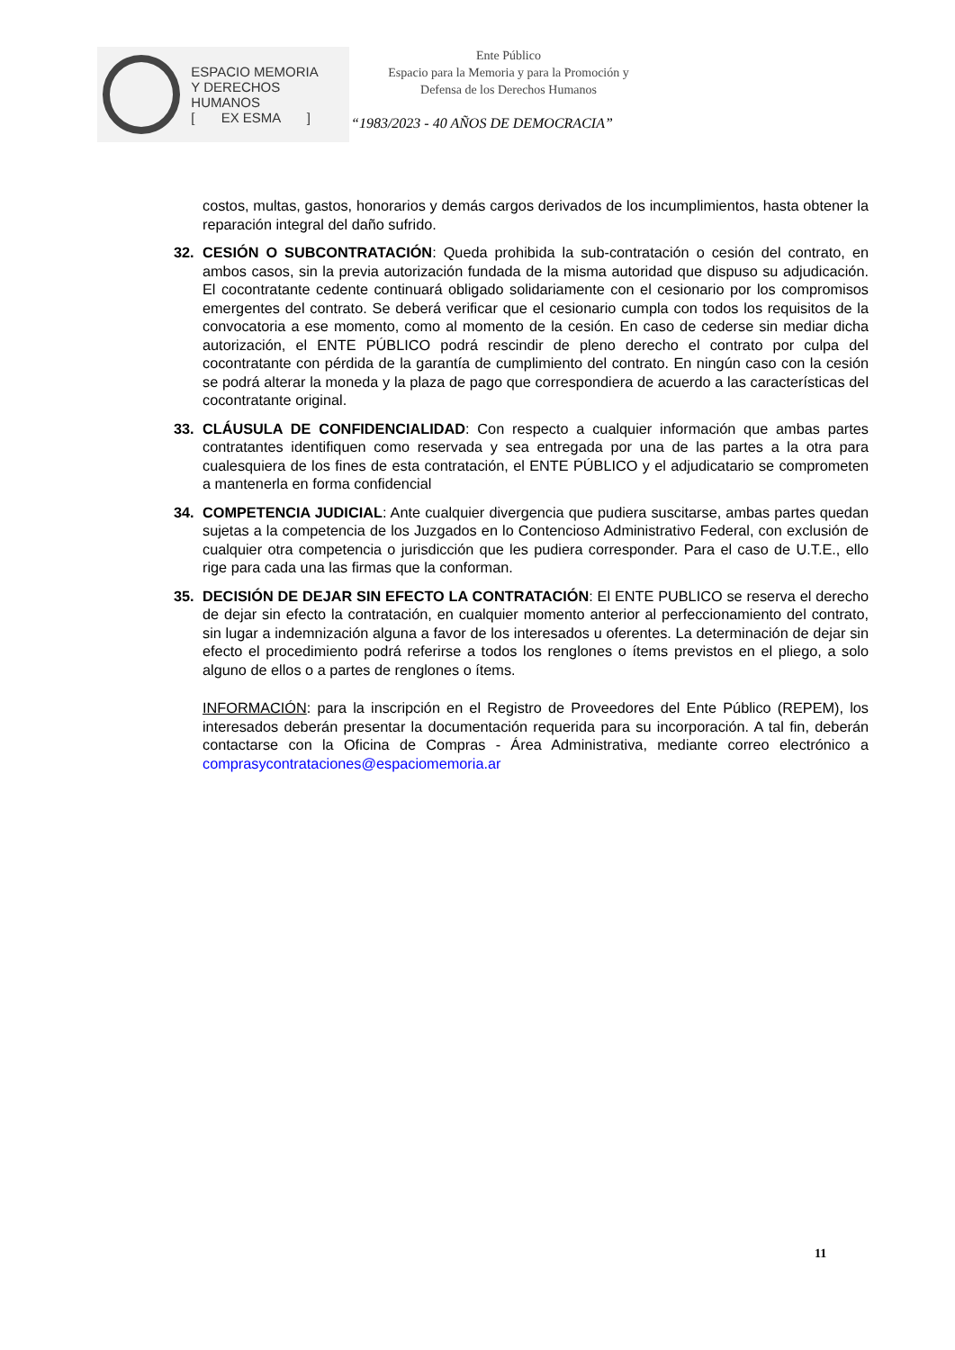ESPACIO MEMORIA
Y DERECHOS HUMANOS
[ EX ESMA ]
Ente Público
Espacio para la Memoria y para la Promoción y Defensa de los Derechos Humanos
“1983/2023 - 40 AÑOS DE DEMOCRACIA”
costos, multas, gastos, honorarios y demás cargos derivados de los incumplimientos, hasta obtener la reparación integral del daño sufrido.
32. CESIÓN O SUBCONTRATACIÓN: Queda prohibida la sub-contratación o cesión del contrato, en ambos casos, sin la previa autorización fundada de la misma autoridad que dispuso su adjudicación. El cocontratante cedente continuará obligado solidariamente con el cesionario por los compromisos emergentes del contrato. Se deberá verificar que el cesionario cumpla con todos los requisitos de la convocatoria a ese momento, como al momento de la cesión. En caso de cederse sin mediar dicha autorización, el ENTE PÚBLICO podrá rescindir de pleno derecho el contrato por culpa del cocontratante con pérdida de la garantía de cumplimiento del contrato. En ningún caso con la cesión se podrá alterar la moneda y la plaza de pago que correspondiera de acuerdo a las características del cocontratante original.
33. CLÁUSULA DE CONFIDENCIALIDAD: Con respecto a cualquier información que ambas partes contratantes identifiquen como reservada y sea entregada por una de las partes a la otra para cualesquiera de los fines de esta contratación, el ENTE PÚBLICO y el adjudicatario se comprometen a mantenerla en forma confidencial
34. COMPETENCIA JUDICIAL: Ante cualquier divergencia que pudiera suscitarse, ambas partes quedan sujetas a la competencia de los Juzgados en lo Contencioso Administrativo Federal, con exclusión de cualquier otra competencia o jurisdicción que les pudiera corresponder. Para el caso de U.T.E., ello rige para cada una las firmas que la conforman.
35. DECISIÓN DE DEJAR SIN EFECTO LA CONTRATACIÓN: El ENTE PUBLICO se reserva el derecho de dejar sin efecto la contratación, en cualquier momento anterior al perfeccionamiento del contrato, sin lugar a indemnización alguna a favor de los interesados u oferentes. La determinación de dejar sin efecto el procedimiento podrá referirse a todos los renglones o ítems previstos en el pliego, a solo alguno de ellos o a partes de renglones o ítems.
INFORMACIÓN: para la inscripción en el Registro de Proveedores del Ente Público (REPEM), los interesados deberán presentar la documentación requerida para su incorporación. A tal fin, deberán contactarse con la Oficina de Compras - Área Administrativa, mediante correo electrónico a comprasycontrataciones@espaciomemoria.ar
11